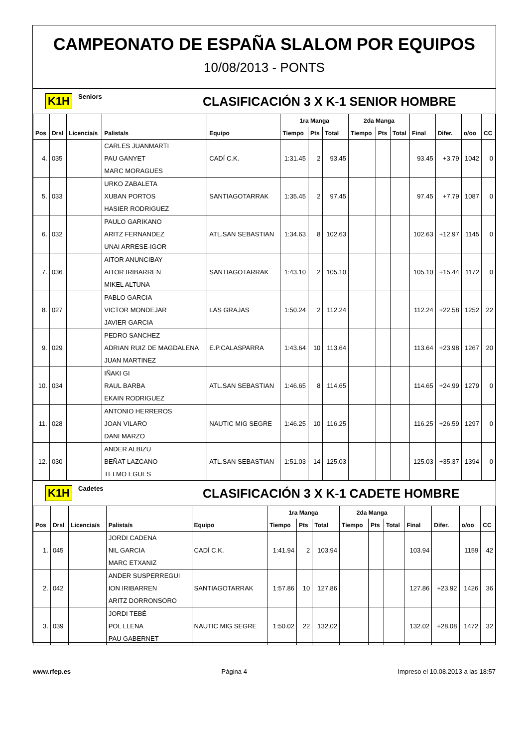CAMPEONATO DE ESPAÑA SLALOM POR EQUIPOS
10/08/2013 - PONTS
K1H Seniors CLASIFICACIÓN 3 X K-1 SENIOR HOMBRE
| | | | | | 1ra Manga | | | 2da Manga | | | | | | |
| --- | --- | --- | --- | --- | --- | --- | --- | --- | --- | --- | --- | --- | --- | --- |
| Pos | Drsl | Licencia/s | Palista/s | Equipo | Tiempo | Pts | Total | Tiempo | Pts | Total | Final | Difer. | o/oo | CC |
| | | | CARLES JUANMARTI | | | | | | | | | | | |
| 4. | 035 | | PAU GANYET | CADÍ C.K. | 1:31.45 | 2 | 93.45 | | | | 93.45 | +3.79 | 1042 | 0 |
| | | | MARC MORAGUES | | | | | | | | | | | |
| | | | URKO ZABALETA | | | | | | | | | | | |
| 5. | 033 | | XUBAN PORTOS | SANTIAGOTARRAK | 1:35.45 | 2 | 97.45 | | | | 97.45 | +7.79 | 1087 | 0 |
| | | | HASIER RODRIGUEZ | | | | | | | | | | | |
| | | | PAULO GARIKANO | | | | | | | | | | | |
| 6. | 032 | | ARITZ FERNANDEZ | ATL.SAN SEBASTIAN | 1:34.63 | 8 | 102.63 | | | | 102.63 | +12.97 | 1145 | 0 |
| | | | UNAI ARRESE-IGOR | | | | | | | | | | | |
| | | | AITOR ANUNCIBAY | | | | | | | | | | | |
| 7. | 036 | | AITOR IRIBARREN | SANTIAGOTARRAK | 1:43.10 | 2 | 105.10 | | | | 105.10 | +15.44 | 1172 | 0 |
| | | | MIKEL ALTUNA | | | | | | | | | | | |
| | | | PABLO GARCIA | | | | | | | | | | | |
| 8. | 027 | | VICTOR MONDEJAR | LAS GRAJAS | 1:50.24 | 2 | 112.24 | | | | 112.24 | +22.58 | 1252 | 22 |
| | | | JAVIER GARCIA | | | | | | | | | | | |
| | | | PEDRO SANCHEZ | | | | | | | | | | | |
| 9. | 029 | | ADRIAN RUIZ DE MAGDALENA | E.P.CALASPARRA | 1:43.64 | 10 | 113.64 | | | | 113.64 | +23.98 | 1267 | 20 |
| | | | JUAN MARTINEZ | | | | | | | | | | | |
| | | | IÑAKI GI | | | | | | | | | | | |
| 10. | 034 | | RAUL BARBA | ATL.SAN SEBASTIAN | 1:46.65 | 8 | 114.65 | | | | 114.65 | +24.99 | 1279 | 0 |
| | | | EKAIN RODRIGUEZ | | | | | | | | | | | |
| | | | ANTONIO HERREROS | | | | | | | | | | | |
| 11. | 028 | | JOAN VILARO | NAUTIC MIG SEGRE | 1:46.25 | 10 | 116.25 | | | | 116.25 | +26.59 | 1297 | 0 |
| | | | DANI MARZO | | | | | | | | | | | |
| | | | ANDER ALBIZU | | | | | | | | | | | |
| 12. | 030 | | BEÑAT LAZCANO | ATL.SAN SEBASTIAN | 1:51.03 | 14 | 125.03 | | | | 125.03 | +35.37 | 1394 | 0 |
| | | | TELMO EGUES | | | | | | | | | | | |
K1H Cadetes CLASIFICACIÓN 3 X K-1 CADETE HOMBRE
| | | | | | 1ra Manga | | | 2da Manga | | | | | | |
| --- | --- | --- | --- | --- | --- | --- | --- | --- | --- | --- | --- | --- | --- | --- |
| Pos | Drsl | Licencia/s | Palista/s | Equipo | Tiempo | Pts | Total | Tiempo | Pts | Total | Final | Difer. | o/oo | CC |
| | | | JORDI CADENA | | | | | | | | | | | |
| 1. | 045 | | NIL GARCIA | CADÍ C.K. | 1:41.94 | 2 | 103.94 | | | | 103.94 | | 1159 | 42 |
| | | | MARC ETXANIZ | | | | | | | | | | | |
| | | | ANDER SUSPERREGUI | | | | | | | | | | | |
| 2. | 042 | | ION IRIBARREN | SANTIAGOTARRAK | 1:57.86 | 10 | 127.86 | | | | 127.86 | +23.92 | 1426 | 36 |
| | | | ARITZ DORRONSORO | | | | | | | | | | | |
| | | | JORDI TEBÉ | | | | | | | | | | | |
| 3. | 039 | | POL LLENA | NAUTIC MIG SEGRE | 1:50.02 | 22 | 132.02 | | | | 132.02 | +28.08 | 1472 | 32 |
| | | | PAU GABERNET | | | | | | | | | | | |
www.rfep.es Página 4 Impreso el 10.08.2013 a las 18:57